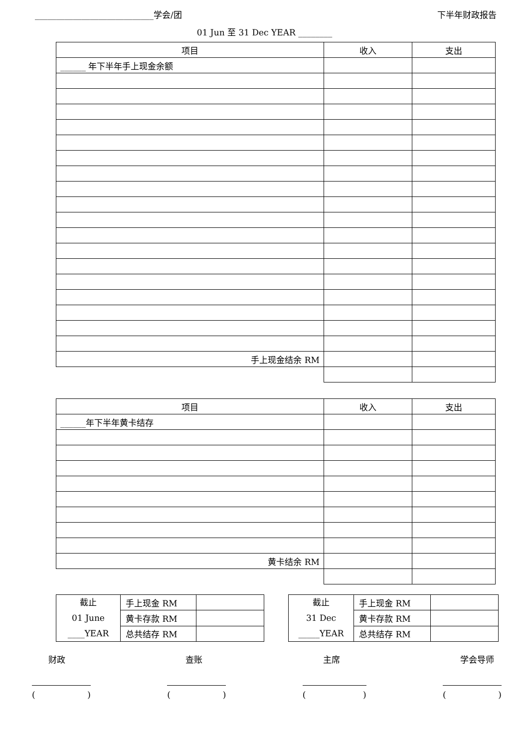____________________________学会/团 下半年财政报告
01 Jun 至 31 Dec YEAR ________
| 项目 | 收入 | 支出 |
| --- | --- | --- |
| ______ 年下半年手上现金余额 | | |
| 手上现金结余 RM | | |
| 项目 | 收入 | 支出 |
| --- | --- | --- |
| ______年下半年黄卡结存 | | |
| 黄卡结余 RM | | |
| 截止 01 June ____YEAR | 手上现金 RM | |
| | 黄卡存款 RM | |
| | 总共结存 RM | |
| 截止 31 Dec _____YEAR | 手上现金 RM | |
| | 黄卡存款 RM | |
| | 总共结存 RM | |
财政 查账 主席 学会导师
() () () ()